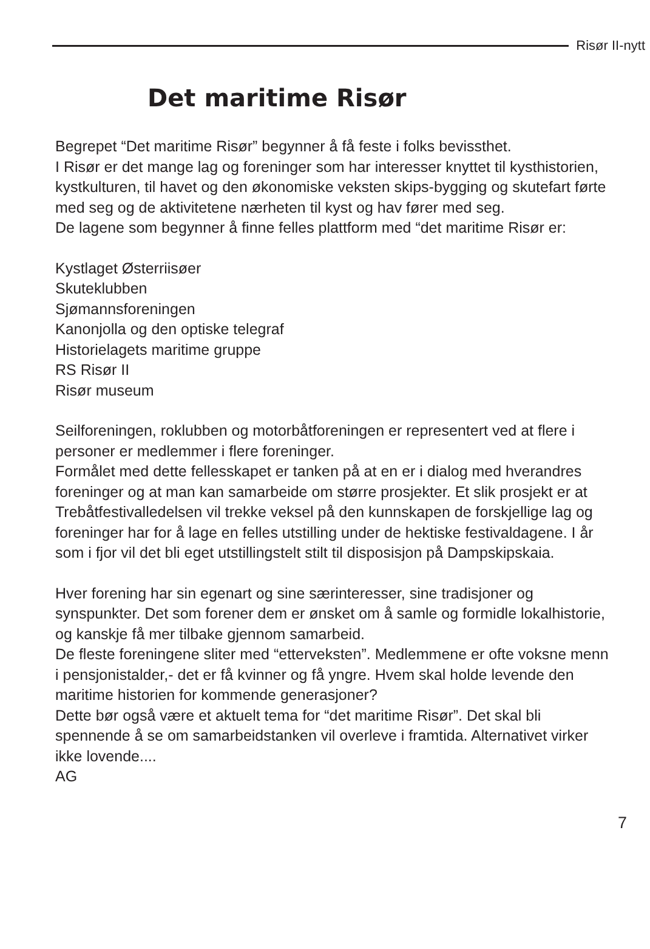Risør II-nytt
Det maritime Risør
Begrepet “Det maritime Risør” begynner å få feste i folks bevissthet.
I Risør er det mange lag og foreninger som har interesser knyttet til kysthistorien, kystkulturen, til havet og den økonomiske veksten skips-bygging og skutefart førte med seg og de aktivitetene nærheten til kyst og hav fører med seg.
De lagene som begynner å finne felles plattform med “det maritime Risør er:
Kystlaget Østerriisøer
Skuteklubben
Sjømannsforeningen
Kanonjolla og den optiske telegraf
Historielagets maritime gruppe
RS Risør II
Risør museum
Seilforeningen, roklubben og motorbåtforeningen er representert ved at flere i personer er medlemmer i flere foreninger.
Formålet med dette fellesskapet er tanken på at en er i dialog med hverandres foreninger og at man kan samarbeide om større prosjekter. Et slik prosjekt er at Trebåtfestivalledelsen vil trekke veksel på den kunnskapen de forskjellige lag og foreninger har for å lage en felles utstilling under de hektiske festivaldagene. I år som i fjor vil det bli eget utstillingstelt stilt til disposisjon på Dampskipskaia.
Hver forening har sin egenart og sine særinteresser, sine tradisjoner og synspunkter. Det som forener dem er ønsket om å samle og formidle lokalhistorie, og kanskje få mer tilbake gjennom samarbeid.
De fleste foreningene sliter med “etterveksten”. Medlemmene er ofte voksne menn i pensjonistalder,- det er få kvinner og få yngre. Hvem skal holde levende den maritime historien for kommende generasjoner?
Dette bør også være et aktuelt tema for “det maritime Risør”. Det skal bli spennende å se om samarbeidstanken vil overleve i framtida. Alternativet virker ikke lovende....
AG
7